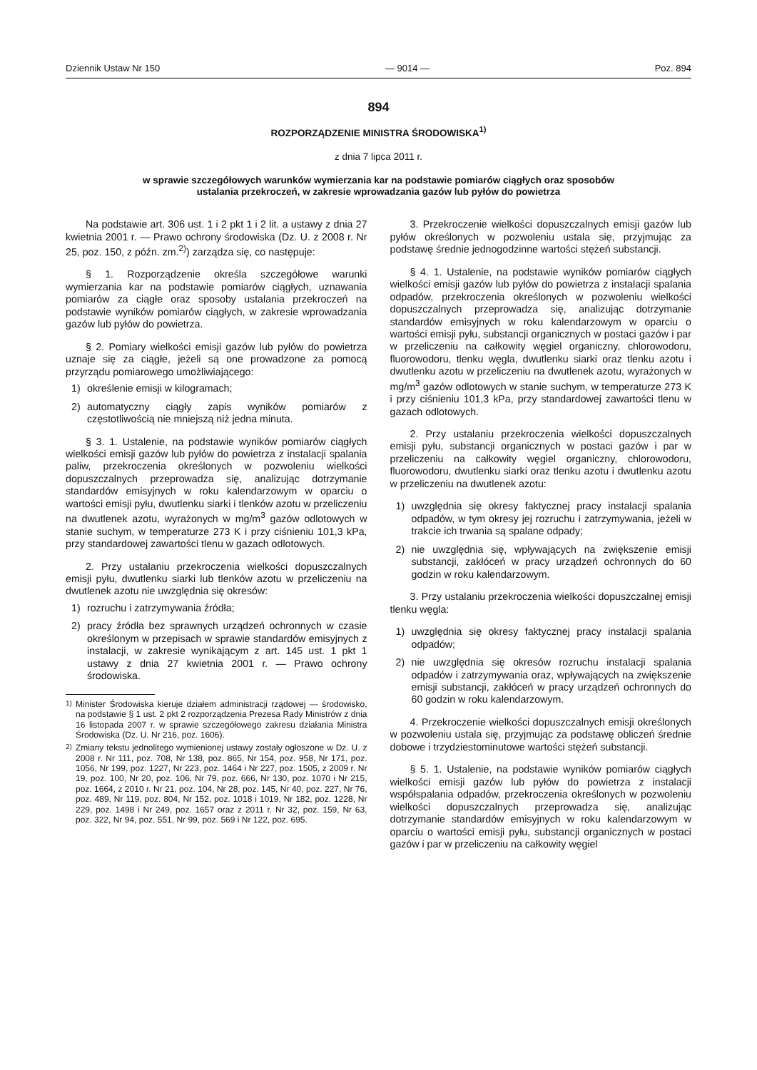Dziennik Ustaw Nr 150 — 9014 — Poz. 894
894
ROZPORZĄDZENIE MINISTRA ŚRODOWISKA<sup>1)</sup>
z dnia 7 lipca 2011 r.
w sprawie szczegółowych warunków wymierzania kar na podstawie pomiarów ciągłych oraz sposobów
ustalania przekroczeń, w zakresie wprowadzania gazów lub pyłów do powietrza
Na podstawie art. 306 ust. 1 i 2 pkt 1 i 2 lit. a ustawy z dnia 27 kwietnia 2001 r. — Prawo ochrony środowiska (Dz. U. z 2008 r. Nr 25, poz. 150, z późn. zm.<sup>2)</sup>) zarządza się, co następuje:
§ 1. Rozporządzenie określa szczegółowe warunki wymierzania kar na podstawie pomiarów ciągłych, uznawania pomiarów za ciągłe oraz sposoby ustalania przekroczeń na podstawie wyników pomiarów ciągłych, w zakresie wprowadzania gazów lub pyłów do powietrza.
§ 2. Pomiary wielkości emisji gazów lub pyłów do powietrza uznaje się za ciągłe, jeżeli są one prowadzone za pomocą przyrządu pomiarowego umożliwiającego:
1) określenie emisji w kilogramach;
2) automatyczny ciągły zapis wyników pomiarów z częstotliwością nie mniejszą niż jedna minuta.
§ 3. 1. Ustalenie, na podstawie wyników pomiarów ciągłych wielkości emisji gazów lub pyłów do powietrza z instalacji spalania paliw, przekroczenia określonych w pozwoleniu wielkości dopuszczalnych przeprowadza się, analizując dotrzymanie standardów emisyjnych w roku kalendarzowym w oparciu o wartości emisji pyłu, dwutlenku siarki i tlenków azotu w przeliczeniu na dwutlenek azotu, wyrażonych w mg/m<sup>3</sup> gazów odlotowych w stanie suchym, w temperaturze 273 K i przy ciśnieniu 101,3 kPa, przy standardowej zawartości tlenu w gazach odlotowych.
2. Przy ustalaniu przekroczenia wielkości dopuszczalnych emisji pyłu, dwutlenku siarki lub tlenków azotu w przeliczeniu na dwutlenek azotu nie uwzględnia się okresów:
1) rozruchu i zatrzymywania źródła;
2) pracy źródła bez sprawnych urządzeń ochronnych w czasie określonym w przepisach w sprawie standardów emisyjnych z instalacji, w zakresie wynikającym z art. 145 ust. 1 pkt 1 ustawy z dnia 27 kwietnia 2001 r. — Prawo ochrony środowiska.
<sup>1)</sup> Minister Środowiska kieruje działem administracji rządowej — środowisko, na podstawie § 1 ust. 2 pkt 2 rozporządzenia Prezesa Rady Ministrów z dnia 16 listopada 2007 r. w sprawie szczegółowego zakresu działania Ministra Środowiska (Dz. U. Nr 216, poz. 1606).
<sup>2)</sup> Zmiany tekstu jednolitego wymienionej ustawy zostały ogłoszone w Dz. U. z 2008 r. Nr 111, poz. 708, Nr 138, poz. 865, Nr 154, poz. 958, Nr 171, poz. 1056, Nr 199, poz. 1227, Nr 223, poz. 1464 i Nr 227, poz. 1505, z 2009 r. Nr 19, poz. 100, Nr 20, poz. 106, Nr 79, poz. 666, Nr 130, poz. 1070 i Nr 215, poz. 1664, z 2010 r. Nr 21, poz. 104, Nr 28, poz. 145, Nr 40, poz. 227, Nr 76, poz. 489, Nr 119, poz. 804, Nr 152, poz. 1018 i 1019, Nr 182, poz. 1228, Nr 229, poz. 1498 i Nr 249, poz. 1657 oraz z 2011 r. Nr 32, poz. 159, Nr 63, poz. 322, Nr 94, poz. 551, Nr 99, poz. 569 i Nr 122, poz. 695.
3. Przekroczenie wielkości dopuszczalnych emisji gazów lub pyłów określonych w pozwoleniu ustala się, przyjmując za podstawę średnie jednogodzinne wartości stężeń substancji.
§ 4. 1. Ustalenie, na podstawie wyników pomiarów ciągłych wielkości emisji gazów lub pyłów do powietrza z instalacji spalania odpadów, przekroczenia określonych w pozwoleniu wielkości dopuszczalnych przeprowadza się, analizując dotrzymanie standardów emisyjnych w roku kalendarzowym w oparciu o wartości emisji pyłu, substancji organicznych w postaci gazów i par w przeliczeniu na całkowity węgiel organiczny, chlorowodoru, fluorowodoru, tlenku węgla, dwutlenku siarki oraz tlenku azotu i dwutlenku azotu w przeliczeniu na dwutlenek azotu, wyrażonych w mg/m<sup>3</sup> gazów odlotowych w stanie suchym, w temperaturze 273 K i przy ciśnieniu 101,3 kPa, przy standardowej zawartości tlenu w gazach odlotowych.
2. Przy ustalaniu przekroczenia wielkości dopuszczalnych emisji pyłu, substancji organicznych w postaci gazów i par w przeliczeniu na całkowity węgiel organiczny, chlorowodoru, fluorowodoru, dwutlenku siarki oraz tlenku azotu i dwutlenku azotu w przeliczeniu na dwutlenek azotu:
1) uwzględnia się okresy faktycznej pracy instalacji spalania odpadów, w tym okresy jej rozruchu i zatrzymywania, jeżeli w trakcie ich trwania są spalane odpady;
2) nie uwzględnia się, wpływających na zwiększenie emisji substancji, zakłóceń w pracy urządzeń ochronnych do 60 godzin w roku kalendarzowym.
3. Przy ustalaniu przekroczenia wielkości dopuszczalnej emisji tlenku węgla:
1) uwzględnia się okresy faktycznej pracy instalacji spalania odpadów;
2) nie uwzględnia się okresów rozruchu instalacji spalania odpadów i zatrzymywania oraz, wpływających na zwiększenie emisji substancji, zakłóceń w pracy urządzeń ochronnych do 60 godzin w roku kalendarzowym.
4. Przekroczenie wielkości dopuszczalnych emisji określonych w pozwoleniu ustala się, przyjmując za podstawę obliczeń średnie dobowe i trzydziestominutowe wartości stężeń substancji.
§ 5. 1. Ustalenie, na podstawie wyników pomiarów ciągłych wielkości emisji gazów lub pyłów do powietrza z instalacji współspalania odpadów, przekroczenia określonych w pozwoleniu wielkości dopuszczalnych przeprowadza się, analizując dotrzymanie standardów emisyjnych w roku kalendarzowym w oparciu o wartości emisji pyłu, substancji organicznych w postaci gazów i par w przeliczeniu na całkowity węgiel